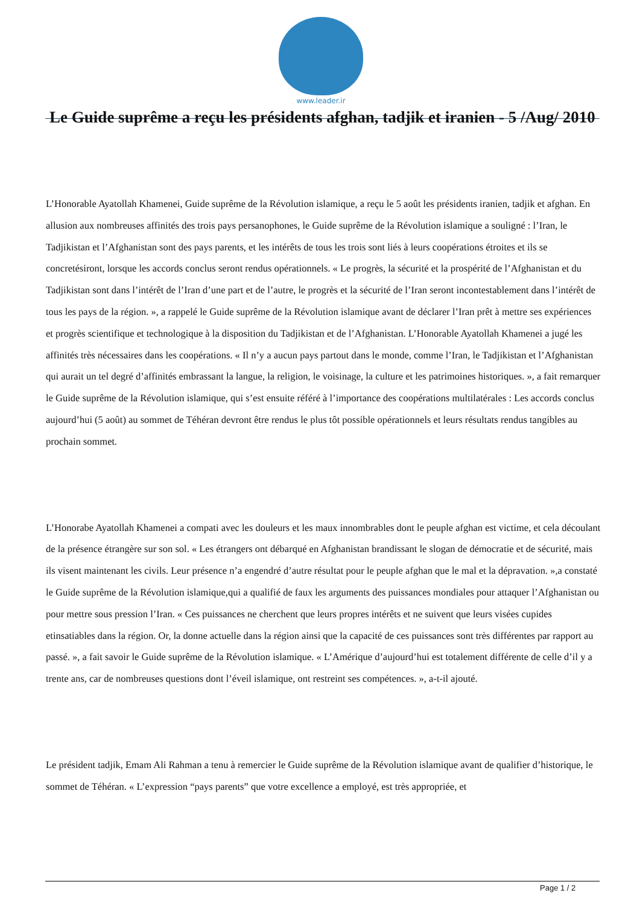www.leader.ir
Le Guide suprême a reçu les présidents afghan, tadjik et iranien - 5 /Aug/ 2010
L’Honorable Ayatollah Khamenei, Guide suprême de la Révolution islamique, a reçu le 5 août les présidents iranien, tadjik et afghan. En allusion aux nombreuses affinités des trois pays persanophones, le Guide suprême de la Révolution islamique a souligné : l’Iran, le Tadjikistan et l’Afghanistan sont des pays parents, et les intérêts de tous les trois sont liés à leurs coopérations étroites et ils se concretésiront, lorsque les accords conclus seront rendus opérationnels. « Le progrès, la sécurité et la prospérité de l’Afghanistan et du Tadjikistan sont dans l’intérêt de l’Iran d’une part et de l’autre, le progrès et la sécurité de l’Iran seront incontestablement dans l’intérêt de tous les pays de la région. », a rappelé le Guide suprême de la Révolution islamique avant de déclarer l’Iran prêt à mettre ses expériences et progrès scientifique et technologique à la disposition du Tadjikistan et de l’Afghanistan. L’Honorable Ayatollah Khamenei a jugé les affinités très nécessaires dans les coopérations. « Il n’y a aucun pays partout dans le monde, comme l’Iran, le Tadjikistan et l’Afghanistan qui aurait un tel degré d’affinités embrassant la langue, la religion, le voisinage, la culture et les patrimoines historiques. », a fait remarquer le Guide suprême de la Révolution islamique, qui s’est ensuite référé à l’importance des coopérations multilatérales : Les accords conclus aujourd’hui (5 août) au sommet de Téhéran devront être rendus le plus tôt possible opérationnels et leurs résultats rendus tangibles au prochain sommet.
L’Honorabe Ayatollah Khamenei a compati avec les douleurs et les maux innombrables dont le peuple afghan est victime, et cela découlant de la présence étrangère sur son sol. « Les étrangers ont débarqué en Afghanistan brandissant le slogan de démocratie et de sécurité, mais ils visent maintenant les civils. Leur présence n’a engendré d’autre résultat pour le peuple afghan que le mal et la dépravation. »,a constaté le Guide suprême de la Révolution islamique,qui a qualifié de faux les arguments des puissances mondiales pour attaquer l’Afghanistan ou pour mettre sous pression l’Iran. « Ces puissances ne cherchent que leurs propres intérêts et ne suivent que leurs visées cupides etinsatiables dans la région. Or, la donne actuelle dans la région ainsi que la capacité de ces puissances sont très différentes par rapport au passé. », a fait savoir le Guide suprême de la Révolution islamique. « L’Amérique d’aujourd’hui est totalement différente de celle d’il y a trente ans, car de nombreuses questions dont l’éveil islamique, ont restreint ses compétences. », a-t-il ajouté.
Le président tadjik, Emam Ali Rahman a tenu à remercier le Guide suprême de la Révolution islamique avant de qualifier d’historique, le sommet de Téhéran. « L’expression “pays parents” que votre excellence a employé, est très appropriée, et
Page 1 / 2